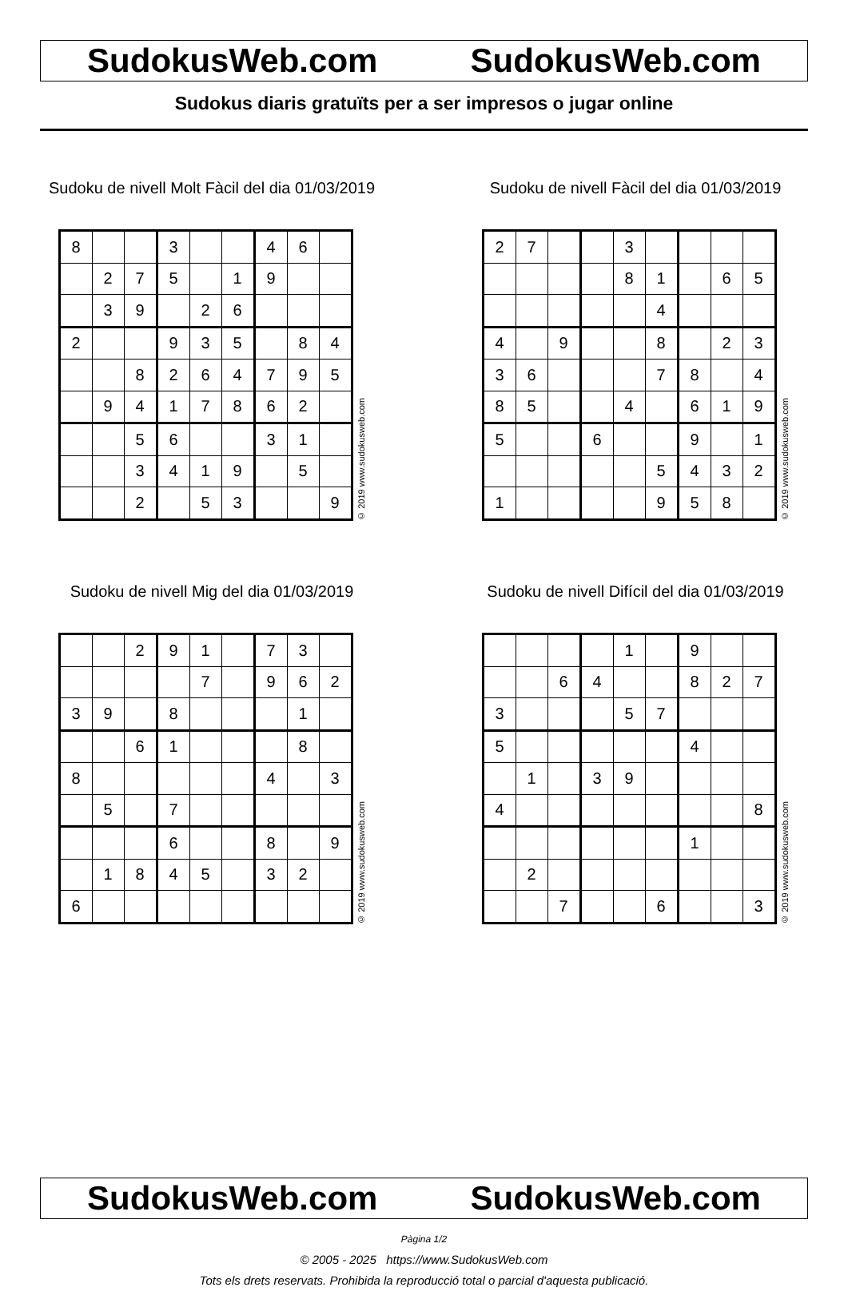SudokusWeb.com SudokusWeb.com
Sudokus diaris gratuïts per a ser impresos o jugar online
Sudoku de nivell Molt Fàcil del dia 01/03/2019
| 8 | | | 3 | | | 4 | 6 | |
| | 2 | 7 | 5 | | 1 | 9 | | |
| | 3 | 9 | | 2 | 6 | | | |
| 2 | | | 9 | 3 | 5 | | 8 | 4 |
| | | 8 | 2 | 6 | 4 | 7 | 9 | 5 |
| | 9 | 4 | 1 | 7 | 8 | 6 | 2 | |
| | | 5 | 6 | | | 3 | 1 | |
| | | 3 | 4 | 1 | 9 | | 5 | |
| | | 2 | | 5 | 3 | | | 9 |
© 2019 www.sudokusweb.com
Sudoku de nivell Fàcil del dia 01/03/2019
| 2 | 7 | | | 3 | | | | |
| | | | | 8 | 1 | | 6 | 5 |
| | | | | | 4 | | | |
| 4 | | 9 | | | 8 | | 2 | 3 |
| 3 | 6 | | | | 7 | 8 | | 4 |
| 8 | 5 | | | 4 | | 6 | 1 | 9 |
| 5 | | | 6 | | | 9 | | 1 |
| | | | | | 5 | 4 | 3 | 2 |
| 1 | | | | | 9 | 5 | 8 | |
© 2019 www.sudokusweb.com
Sudoku de nivell Mig del dia 01/03/2019
| | | 2 | 9 | 1 | | 7 | 3 | |
| | | | | 7 | | 9 | 6 | 2 |
| 3 | 9 | | 8 | | | | 1 | |
| | | 6 | 1 | | | | 8 | |
| 8 | | | | | | 4 | | 3 |
| | 5 | | 7 | | | | | |
| | | | 6 | | | 8 | | 9 |
| | 1 | 8 | 4 | 5 | | 3 | 2 | |
| 6 | | | | | | | | |
© 2019 www.sudokusweb.com
Sudoku de nivell Difícil del dia 01/03/2019
| | | | | 1 | | 9 | | |
| | | 6 | 4 | | | 8 | 2 | 7 |
| 3 | | | | 5 | 7 | | | |
| 5 | | | | | | 4 | | |
| | 1 | | 3 | 9 | | | | |
| 4 | | | | | | | | 8 |
| | | | | | | 1 | | |
| | 2 | | | | | | | |
| | | 7 | | | 6 | | | 3 |
© 2019 www.sudokusweb.com
SudokusWeb.com SudokusWeb.com
Pàgina 1/2
© 2005 - 2025 https://www.SudokusWeb.com
Tots els drets reservats. Prohibida la reproducció total o parcial d'aquesta publicació.